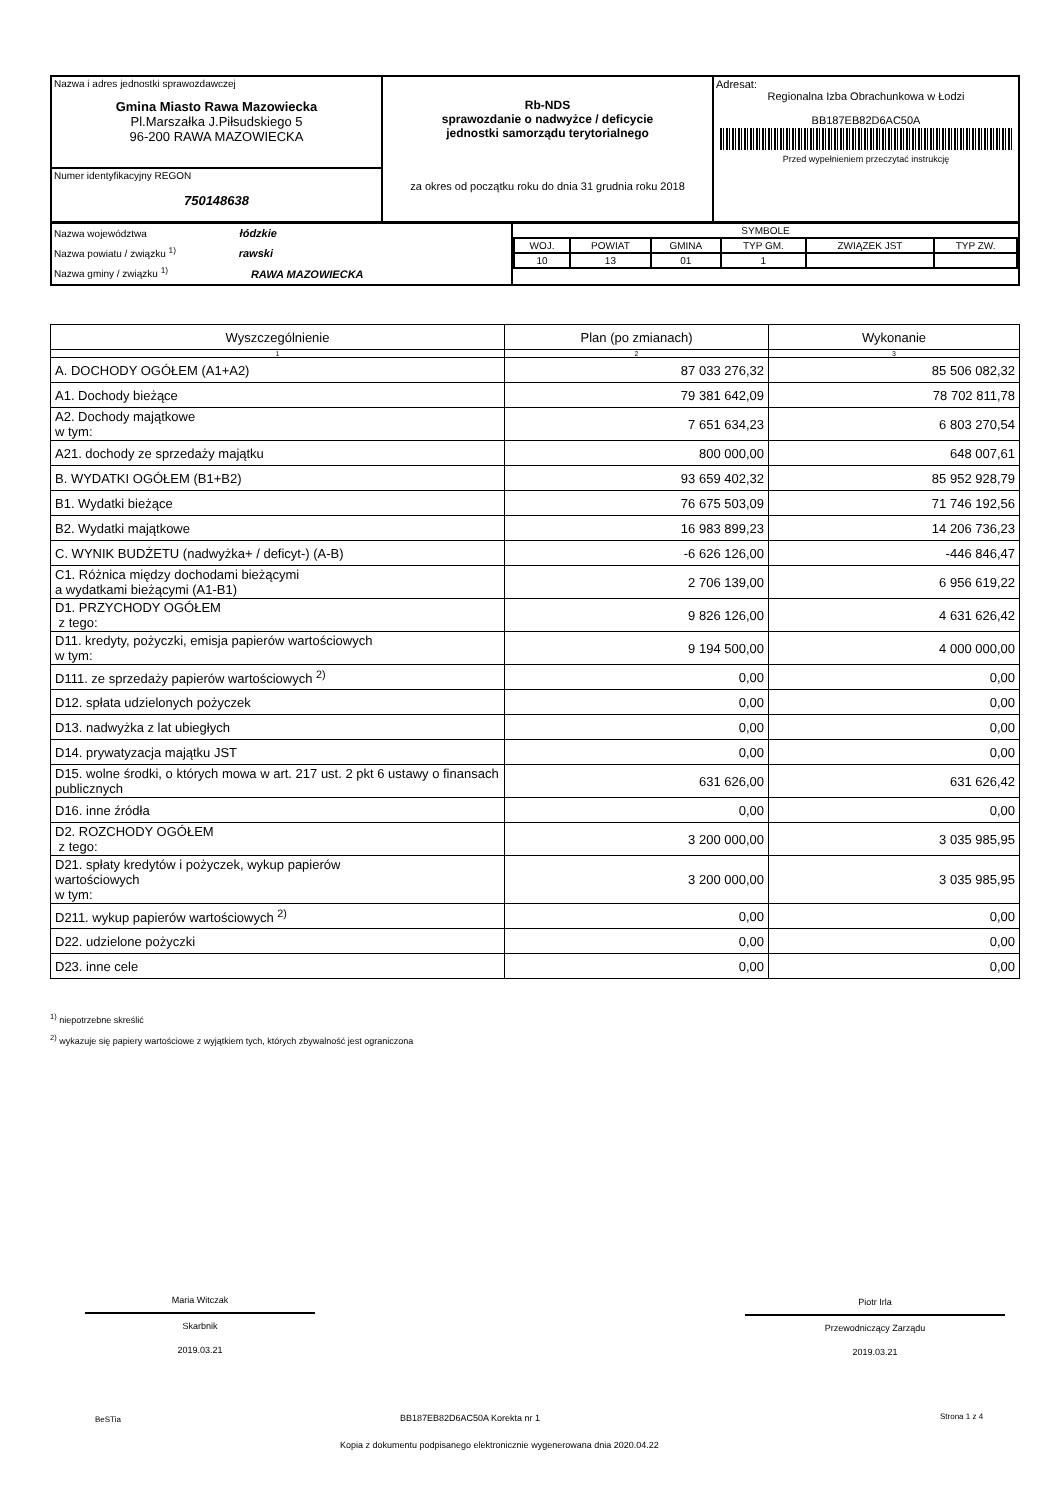| Nazwa i adres jednostki sprawozdawczej Gmina Miasto Rawa Mazowiecka Pl.Marszałka J.Piłsudskiego 5 96-200 RAWA MAZOWIECKA | Rb-NDS sprawozdanie o nadwyżce / deficycie jednostki samorządu terytorialnego za okres od początku roku do dnia 31 grudnia roku 2018 | Adresat: Regionalna Izba Obrachunkowa w Łodzi BB187EB82D6AC50A Przed wypełnieniem przeczytać instrukcję |
| Numer identyfikacyjny REGON 750148638 | | |
| Nazwa województwa łódzkie Nazwa powiatu / związku <sup>1)</sup> rawski Nazwa gminy / związku <sup>1)</sup> RAWA MAZOWIECKA | / SYMBOLE / / / / / / / WOJ. / POWIAT / GMINA / TYP GM. / ZWIĄZEK JST / TYP ZW. / / 10 / 13 / 01 / 1 / / / |
| Wyszczególnienie | Plan (po zmianach) | Wykonanie |
| --- | --- | --- |
| 1 | 2 | 3 |
| A. DOCHODY OGÓŁEM (A1+A2) | 87 033 276,32 | 85 506 082,32 |
| A1. Dochody bieżące | 79 381 642,09 | 78 702 811,78 |
| A2. Dochody majątkowe w tym: | 7 651 634,23 | 6 803 270,54 |
| A21. dochody ze sprzedaży majątku | 800 000,00 | 648 007,61 |
| B. WYDATKI OGÓŁEM (B1+B2) | 93 659 402,32 | 85 952 928,79 |
| B1. Wydatki bieżące | 76 675 503,09 | 71 746 192,56 |
| B2. Wydatki majątkowe | 16 983 899,23 | 14 206 736,23 |
| C. WYNIK BUDŻETU (nadwyżka+ / deficyt-) (A-B) | -6 626 126,00 | -446 846,47 |
| C1. Różnica między dochodami bieżącymi a wydatkami bieżącymi (A1-B1) | 2 706 139,00 | 6 956 619,22 |
| D1. PRZYCHODY OGÓŁEM z tego: | 9 826 126,00 | 4 631 626,42 |
| D11. kredyty, pożyczki, emisja papierów wartościowych w tym: | 9 194 500,00 | 4 000 000,00 |
| D111. ze sprzedaży papierów wartościowych <sup>2)</sup> | 0,00 | 0,00 |
| D12. spłata udzielonych pożyczek | 0,00 | 0,00 |
| D13. nadwyżka z lat ubiegłych | 0,00 | 0,00 |
| D14. prywatyzacja majątku JST | 0,00 | 0,00 |
| D15. wolne środki, o których mowa w art. 217 ust. 2 pkt 6 ustawy o finansach publicznych | 631 626,00 | 631 626,42 |
| D16. inne źródła | 0,00 | 0,00 |
| D2. ROZCHODY OGÓŁEM z tego: | 3 200 000,00 | 3 035 985,95 |
| D21. spłaty kredytów i pożyczek, wykup papierów wartościowych w tym: | 3 200 000,00 | 3 035 985,95 |
| D211. wykup papierów wartościowych <sup>2)</sup> | 0,00 | 0,00 |
| D22. udzielone pożyczki | 0,00 | 0,00 |
| D23. inne cele | 0,00 | 0,00 |
<sup>1)</sup> niepotrzebne skreślić
<sup>2)</sup> wykazuje się papiery wartościowe z wyjątkiem tych, których zbywalność jest ograniczona
Maria Witczak
Skarbnik
2019.03.21
Piotr Irla
Przewodniczący Zarządu
2019.03.21
BeSTia BB187EB82D6AC50A Korekta nr 1 Strona 1 z 4
Kopia z dokumentu podpisanego elektronicznie wygenerowana dnia 2020.04.22